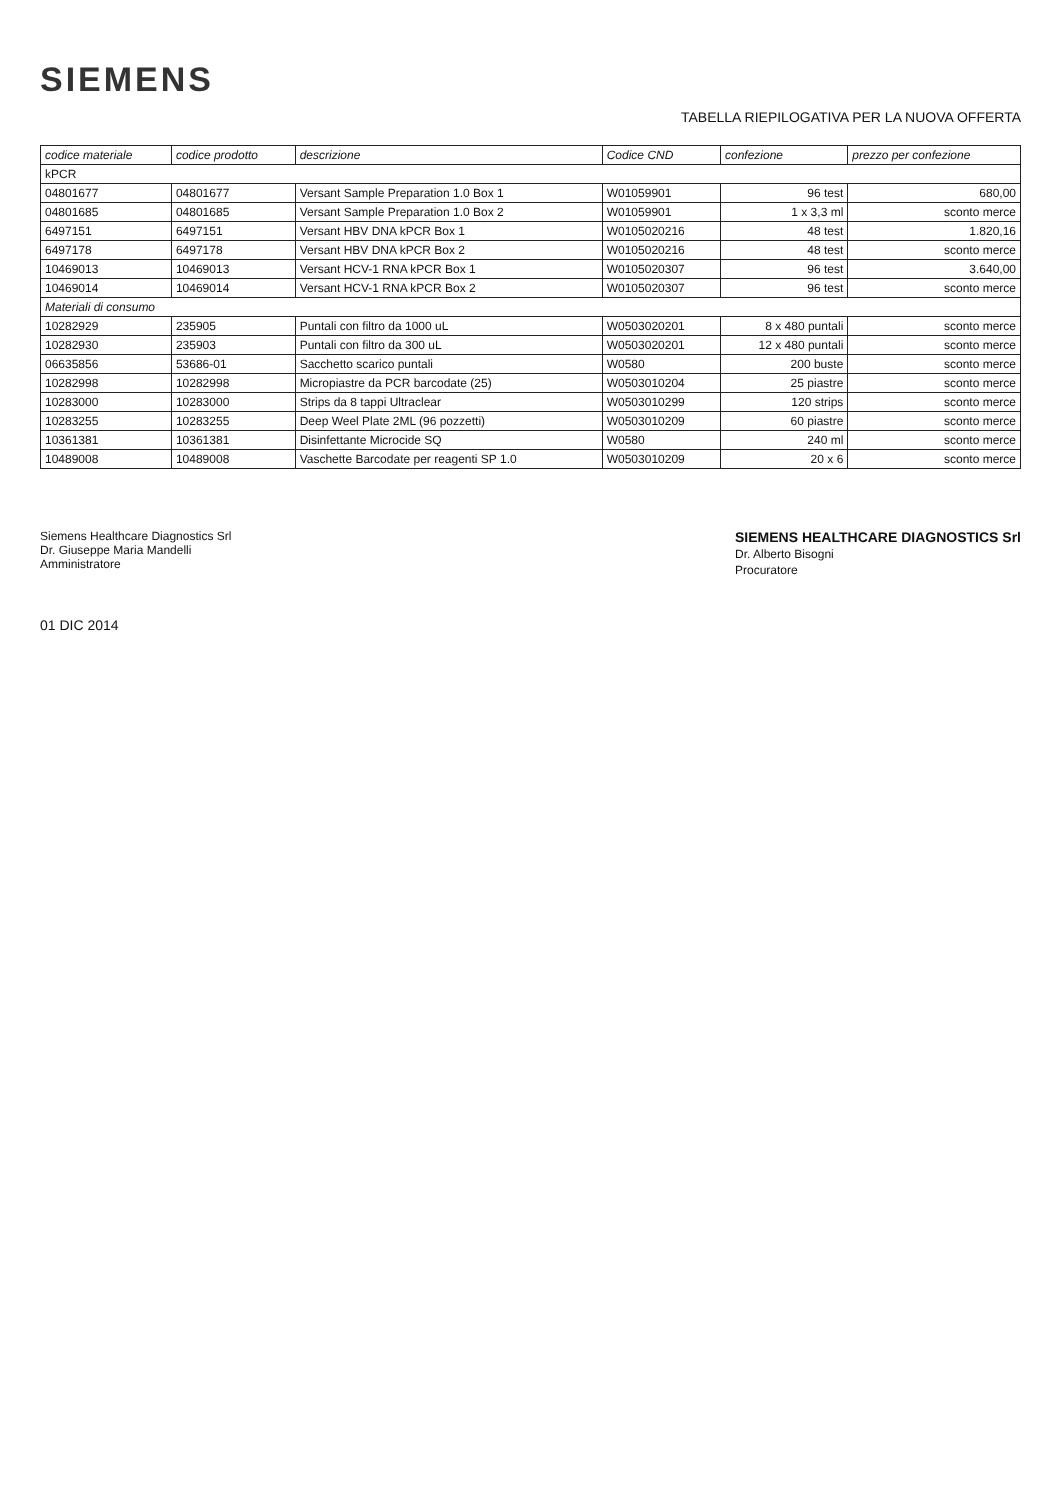SIEMENS
TABELLA RIEPILOGATIVA PER LA NUOVA OFFERTA
| codice materiale | codice prodotto | descrizione | Codice CND | confezione | prezzo per confezione |
| --- | --- | --- | --- | --- | --- |
| kPCR | | | | | |
| 04801677 | 04801677 | Versant Sample Preparation 1.0 Box 1 | W01059901 | 96 test | 680,00 |
| 04801685 | 04801685 | Versant Sample Preparation 1.0 Box 2 | W01059901 | 1 x 3,3 ml | sconto merce |
| 6497151 | 6497151 | Versant HBV DNA kPCR Box 1 | W0105020216 | 48 test | 1.820,16 |
| 6497178 | 6497178 | Versant HBV DNA kPCR Box 2 | W0105020216 | 48 test | sconto merce |
| 10469013 | 10469013 | Versant HCV-1 RNA kPCR Box 1 | W0105020307 | 96 test | 3.640,00 |
| 10469014 | 10469014 | Versant HCV-1 RNA kPCR Box 2 | W0105020307 | 96 test | sconto merce |
| Materiali di consumo | | | | | |
| 10282929 | 235905 | Puntali con filtro da 1000 uL | W0503020201 | 8 x 480 puntali | sconto merce |
| 10282930 | 235903 | Puntali con filtro da 300 uL | W0503020201 | 12 x 480 puntali | sconto merce |
| 06635856 | 53686-01 | Sacchetto scarico puntali | W0580 | 200 buste | sconto merce |
| 10282998 | 10282998 | Micropiastre da PCR barcodate (25) | W0503010204 | 25 piastre | sconto merce |
| 10283000 | 10283000 | Strips da 8 tappi Ultraclear | W0503010299 | 120 strips | sconto merce |
| 10283255 | 10283255 | Deep Weel Plate 2ML (96 pozzetti) | W0503010209 | 60 piastre | sconto merce |
| 10361381 | 10361381 | Disinfettante Microcide SQ | W0580 | 240 ml | sconto merce |
| 10489008 | 10489008 | Vaschette Barcodate per reagenti SP 1.0 | W0503010209 | 20 x 6 | sconto merce |
Siemens Healthcare Diagnostics Srl
Dr. Giuseppe Maria Mandelli
Amministratore
SIEMENS HEALTHCARE DIAGNOSTICS Srl
Dr. Alberto Bisogni
Procuratore
01 DIC 2014